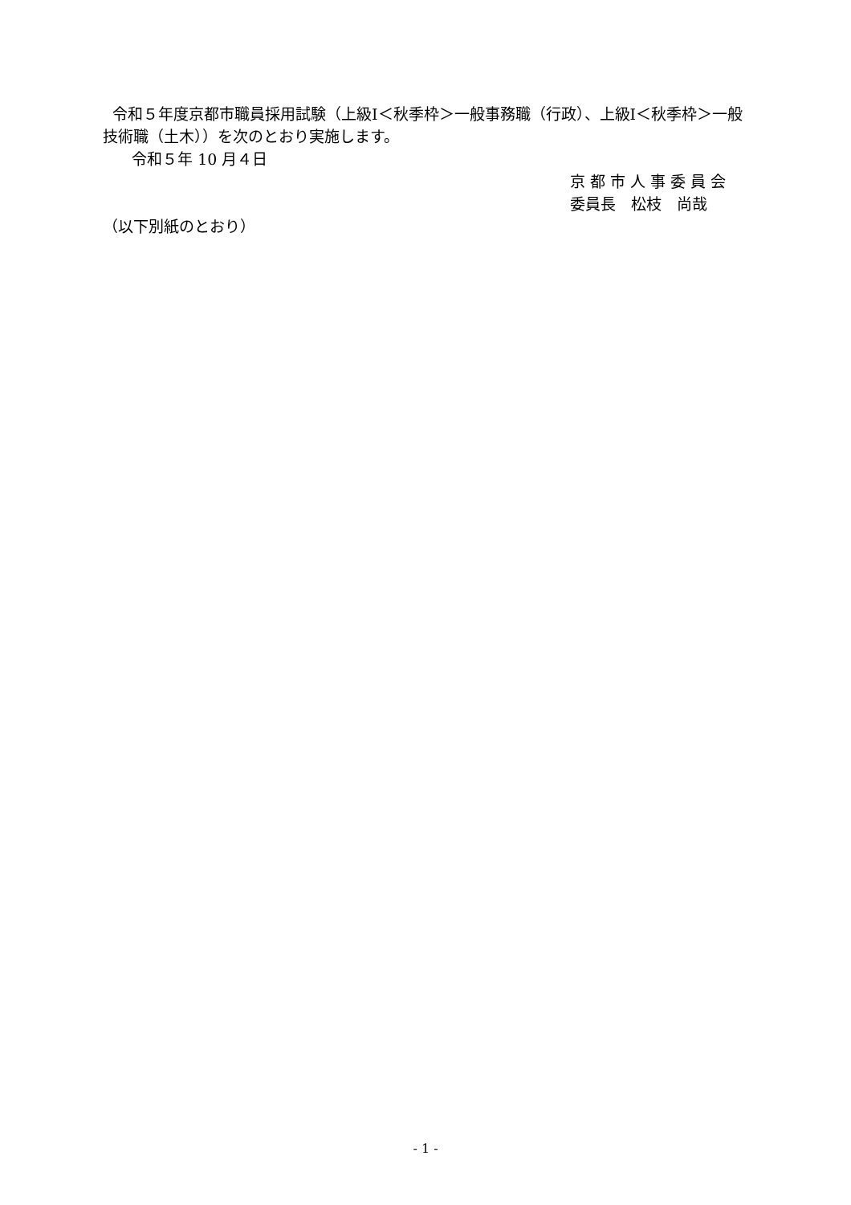令和５年度京都市職員採用試験（上級Ⅰ＜秋季枠＞一般事務職（行政）、上級Ⅰ＜秋季枠＞一般技術職（土木））を次のとおり実施します。
令和５年 10 月４日
京 都 市 人 事 委 員 会
委員長　松枝　尚哉
（以下別紙のとおり）
- 1 -